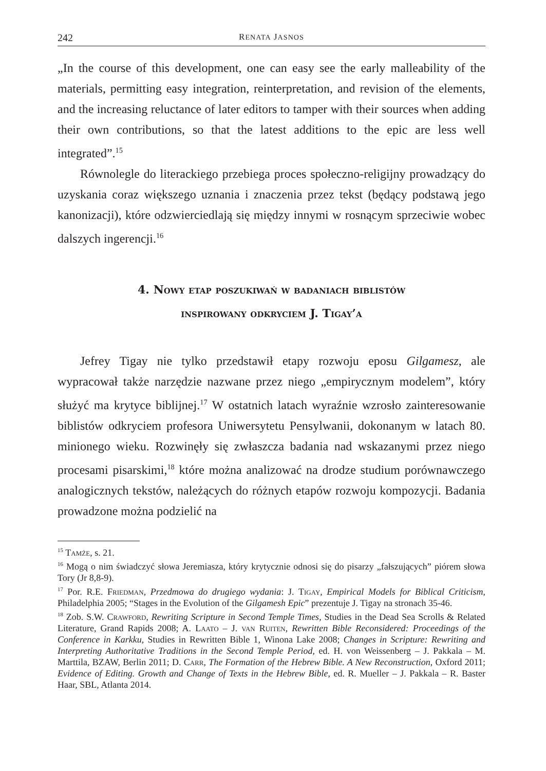242 RENATA JASNOS
„In the course of this development, one can easy see the early malleability of the materials, permitting easy integration, reinterpretation, and revision of the elements, and the increasing reluctance of later editors to tamper with their sources when adding their own contributions, so that the latest additions to the epic are less well integrated”.<sup>15</sup>
Równolegle do literackiego przebiega proces społeczno-religijny prowadzący do uzyskania coraz większego uznania i znaczenia przez tekst (będący podstawą jego kanonizacji), które odzwierciedlają się między innymi w rosnącym sprzeciwie wobec dalszych ingerencji.<sup>16</sup>
4. Nowy etap poszukiwań w badaniach biblistów
inspirowany odkryciem J. Tigay’a
Jefrey Tigay nie tylko przedstawił etapy rozwoju eposu Gilgamesz, ale wypracował także narzędzie nazwane przez niego „empirycznym modelem”, który służyć ma krytyce biblijnej.<sup>17</sup> W ostatnich latach wyraźnie wzrosło zainteresowanie biblistów odkryciem profesora Uniwersytetu Pensylwanii, dokonanym w latach 80. minionego wieku. Rozwinęły się zwłaszcza badania nad wskazanymi przez niego procesami pisarskimi,<sup>18</sup> które można analizować na drodze studium porównawczego analogicznych tekstów, należących do różnych etapów rozwoju kompozycji. Badania prowadzone można podzielić na
<sup>15</sup> Tamże, s. 21.
<sup>16</sup> Mogą o nim świadczyć słowa Jeremiasza, który krytycznie odnosi się do pisarzy „fałszujących” piórem słowa Tory (Jr 8,8-9).
<sup>17</sup> Por. R.E. Friedman, Przedmowa do drugiego wydania: J. Tigay, Empirical Models for Biblical Criticism, Philadelphia 2005; “Stages in the Evolution of the Gilgamesh Epic” prezentuje J. Tigay na stronach 35-46.
<sup>18</sup> Zob. S.W. Crawford, Rewriting Scripture in Second Temple Times, Studies in the Dead Sea Scrolls & Related Literature, Grand Rapids 2008; A. Laato – J. van Ruiten, Rewritten Bible Reconsidered: Proceedings of the Conference in Karkku, Studies in Rewritten Bible 1, Winona Lake 2008; Changes in Scripture: Rewriting and Interpreting Authoritative Traditions in the Second Temple Period, ed. H. von Weissenberg – J. Pakkala – M. Marttila, BZAW, Berlin 2011; D. Carr, The Formation of the Hebrew Bible. A New Reconstruction, Oxford 2011; Evidence of Editing. Growth and Change of Texts in the Hebrew Bible, ed. R. Mueller – J. Pakkala – R. Baster Haar, SBL, Atlanta 2014.